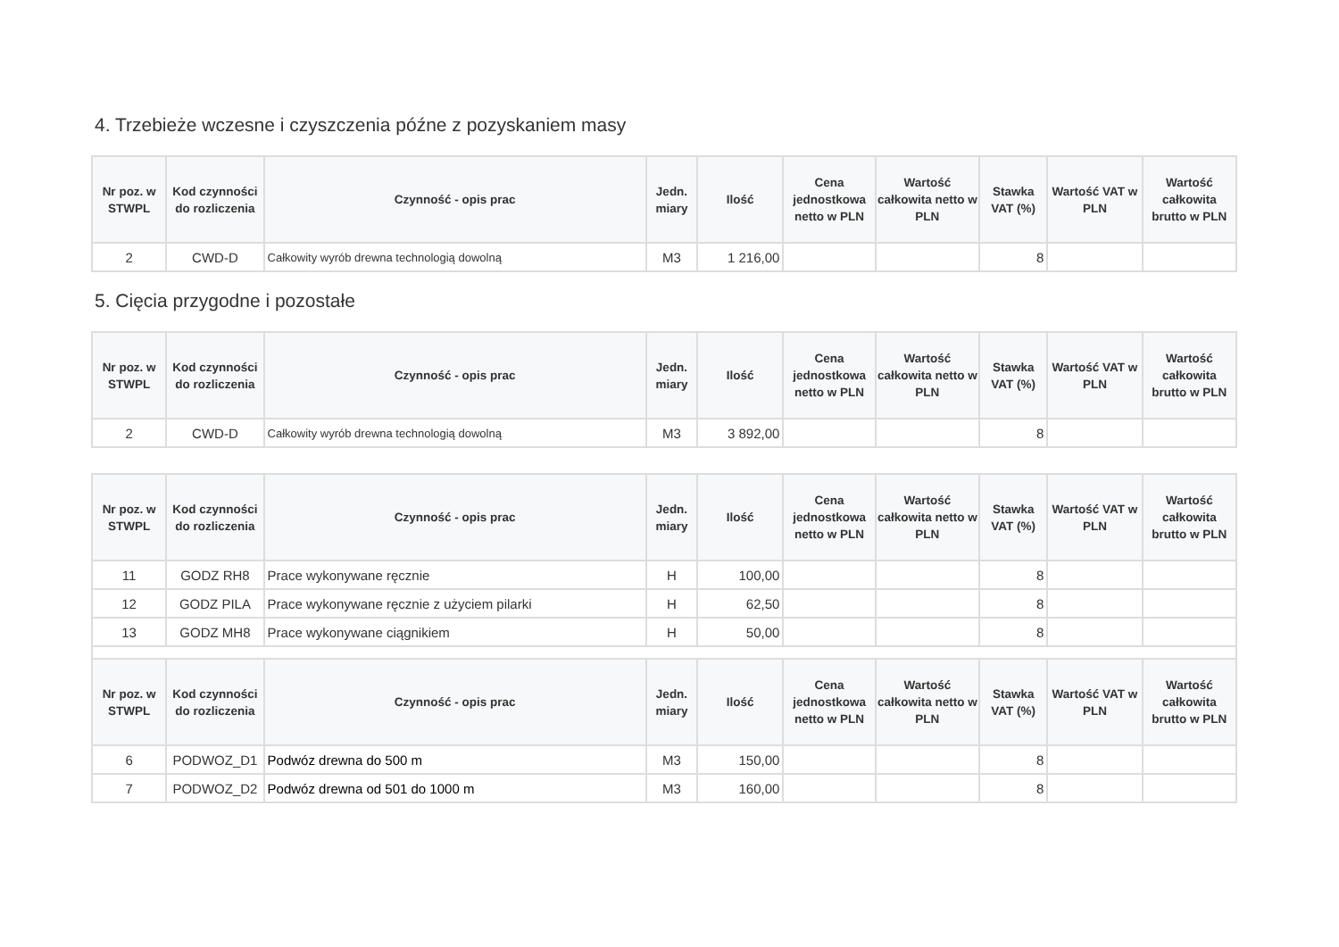4. Trzebieże wczesne i czyszczenia późne z pozyskaniem masy
| Nr poz. w STWPL | Kod czynności do rozliczenia | Czynność - opis prac | Jedn. miary | Ilość | Cena jednostkowa netto w PLN | Wartość całkowita netto w PLN | Stawka VAT (%) | Wartość VAT w PLN | Wartość całkowita brutto w PLN |
| --- | --- | --- | --- | --- | --- | --- | --- | --- | --- |
| 2 | CWD-D | Całkowity wyrób drewna technologią dowolną | M3 | 1 216,00 | | | 8 | | |
5. Cięcia przygodne i pozostałe
| Nr poz. w STWPL | Kod czynności do rozliczenia | Czynność - opis prac | Jedn. miary | Ilość | Cena jednostkowa netto w PLN | Wartość całkowita netto w PLN | Stawka VAT (%) | Wartość VAT w PLN | Wartość całkowita brutto w PLN |
| --- | --- | --- | --- | --- | --- | --- | --- | --- | --- |
| 2 | CWD-D | Całkowity wyrób drewna technologią dowolną | M3 | 3 892,00 | | | 8 | | |
| Nr poz. w STWPL | Kod czynności do rozliczenia | Czynność - opis prac | Jedn. miary | Ilość | Cena jednostkowa netto w PLN | Wartość całkowita netto w PLN | Stawka VAT (%) | Wartość VAT w PLN | Wartość całkowita brutto w PLN |
| --- | --- | --- | --- | --- | --- | --- | --- | --- | --- |
| 11 | GODZ RH8 | Prace wykonywane ręcznie | H | 100,00 | | | 8 | | |
| 12 | GODZ PILA | Prace wykonywane ręcznie z użyciem pilarki | H | 62,50 | | | 8 | | |
| 13 | GODZ MH8 | Prace wykonywane ciągnikiem | H | 50,00 | | | 8 | | |
| Nr poz. w STWPL | Kod czynności do rozliczenia | Czynność - opis prac | Jedn. miary | Ilość | Cena jednostkowa netto w PLN | Wartość całkowita netto w PLN | Stawka VAT (%) | Wartość VAT w PLN | Wartość całkowita brutto w PLN |
| 6 | PODWOZ_D1 | Podwóz drewna do 500 m | M3 | 150,00 | | | 8 | | |
| 7 | PODWOZ_D2 | Podwóz drewna od 501 do 1000 m | M3 | 160,00 | | | 8 | | |